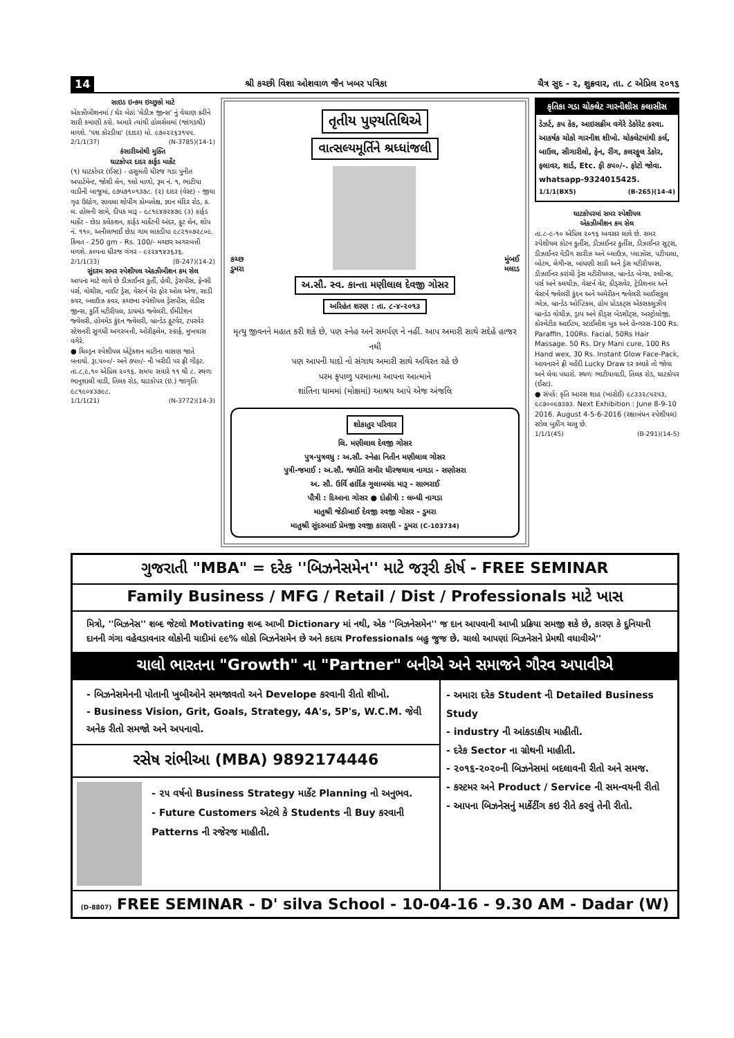14 શ્રી કચ્છી વિશા ઓશવાળ જૈન ખબર પત્રિકા ચૈત્ર સુદ - ૨, શુક્રવાર, તા. ૮ એપ્રિલ ૨૦૧૬
સાઇડ ઇન્કમ ઇચ્છુકો માટે
એક્ઝીબીશનમાં / ઘેર બેઠાં 'લેડીઝ જીન્સ' નું વેચાણ કરીને સારી કમાણી કરો. અમારે ત્યાંથી હોલસેલમાં (જાંગડથી) મળશે. 'યશ કોરડીયા' (દાદર) મો. ૯૭૦૨૨૬૩૧૫૫.
2/1/1(37) (N-3785)(14-1)
કંસારીઓથી મુક્તિ
ઘાટકોપર દાદર કાર્ફ઼ડ માર્કેટ
(૧) ઘાટકોપર (ઈસ્ટ) - હસુમતી ધીરજ ગડા પુનીત અપાર્ટમેન્ટ, જોશી લેન, ૧લો માળો, રૂમ નં. ૧, ભાટીયા વાડીની બાજુમાં, ૯૭૫૭૧૦૧૩૭૮. (૨) દાદર (વેસ્ટ) - જીયા ગૃહ ઉદ્યોગ, સાવલા શોપીંગ કોમ્પલેક્ષ, જ્ઞાન મંદિર રોડ, ક. લ. હોલની સામે, દીપક મારૂ - ૯૮૧૯૪૭૨૪૭૯ (૩) કાર્ફડ માર્કેટ - છેડા કલેક્શન, કાર્ફડ માર્કેટની અંદર, ફુટ લેન, શોપ નં. ૧૧૦, અનીલભાઈ છેડા ગામ લાકડીયા ૯૮૨૧૦૭૨૮૦૯. કિંમત - 250 gm - Rs. 100/- મચ્છર અગરબત્તી મળશે. કલ્પના ધીરજ ગંગર - ૯૨૨૪૧૪૩૬૩૬.
2/1/1(33) (B-247)(14-2)
સુંદરમ સમર સ્પેશીયલ એક્ઝીબીશન કમ સેલ
આપના માટે લાવે છે ડીઝાઈનર કુર્તી, હેવી, ડ્રેસપીસ, ફેન્સી પર્સ, વોચીસ, નાઈટ ડ્રેસ, વેસ્ટર્ન વેર ફોર ઓલ એજ, સાડી કવર, બ્લાઉઝ કવર, કચ્છના સ્પેશીયલ ડ્રેસપીસ, લેડીસ જીન્સ, કુર્તિ મટીરીયલ, ડાયમંડ જ્વેલરી, ઈમીટેશન જ્વેલરી, હોમમેડ કુંદન જ્વેલરી, બ્રાન્ડેડ ફુટવેર, ટપરવેર સ્ટેશનરી સુગંધી અગરબત્તી, ઓરીફ્લેમ, સ્કાર્ફ, મુખવાસ વગેરે.
● ચિલ્ડ્રન સ્પેશીયલ એટ્રેકશન માટીના વાસણ જાતે બનાવો. રૂા.૫૦૦/- અને ૭૫૦/- ની ખરીદી પર ફ્રી ગીફ્ટ. તા.૮,૯,૧૦ એપ્રિલ ૨૦૧૬. સમયઃ સવારે ૧૧ થી ૮. સ્થળઃ ભાનુશાલી વાડી, તિલક રોડ, ઘાટકોપર (ઇ.) જાગૃતિઃ ૯૮૧૯૦૪૩૭૯૮.
1/1/1(21) (N-3772)(14-3)
તૃતીય પુણ્યતિથિએ
વાત્સલ્યમૂર્તિને શ્રધ્ધાંજલી
કચ્છ
ડુમરા
મુંબઈ
મલાડ
અ.સૌ. સ્વ. કાન્તા મણીલાલ દેવજી ગોસર
અરિહંત શરણ : તા. ૮-૪-૨૦૧૩
મૃત્યુ જીવનને મહાત કરી શકે છે, પણ સ્નેહ અને સમર્પણ ને નહીં. આપ અમારી સાથે સદેહે હાજર નથી
પણ આપની યાદો નો સંગાથ અમારી સાથે અવિરત રહે છે
પરમ કૃપાળુ પરમાત્મા આપના આત્માને
શાંતિના ધામમાં (મોક્ષમાં) આશ્રય આપે એજ અંજલિ
શોકાતુર પરિવાર
લિ. મણીલાલ દેવજી ગોસર
પુત્ર-પુત્રવધુ : અ.સૌ. સ્નેહા નિતીન મણીલાલ ગોસર
પુત્રી-જમાઈ : અ.સૌ. જ્યોતિ સમીર ધીરજલાલ નાગડા - સણોસરા
અ. સૌ. ઉર્વિ હાર્દિક ગુલાબચંદ મારૂ - સાભરાઈ
પૌત્રી : દિઆના ગોસર ● દોહીત્રી : લબ્ધી નાગડા
માતુશ્રી જેઠીબાઈ દેવજી રવજી ગોસર - ડુમરા
માતુશ્રી સુંદરબાઈ પ્રેમજી રવજી કારાણી - ડુમરા (C-103734)
કૃતિકા ગડા ચોકલેટ ગારનીશીસ કલાસીસ
ડેઝર્ટ, કપ કેક, આઇસક્રીમ વગેરે ડેકોરેટ કરવા. આકર્ષક ચોકો ગારનીશ શીખો. ચોકલેટમાંથી કર્લ, બાઉલ, સીગારીલો, ફેન, રીંગ, કલરફુલ ડેકોર, ફલાવર, શાર્ડ, Etc. ફી ૭૫૦/-. ફોટો જોવા. whatsapp-9324015425.
1/1/1(BX5) (B-265)(14-4)
ઘાટકોપરમાં સમર સ્પેશીયલ
એક્ઝીબીશન કમ સેલ
તા.૮-૯-૧૦ એપ્રિલ ૨૦૧૬ અવસર લાવે છે. સમર સ્પેશીયલ કોટન કુર્તીસ, ડીઝાઈનર કુર્તીસ, ડીઝાઈનર સુટ્સ, ડીઝાઈનર વેડીંગ સારીઝ અને બ્લાઉઝ, પ્લાઝોસ, પટીયાલા, બોટમ, લેગીન્સ, બાંધણી સારી અને ડ્રેસ મટીરીયલ્સ, ડીઝાઈનર કરાંચી ડ્રેસ મટીરીયલ્સ, બ્રાન્ડેડ બેગ્સ, સ્લીન્સ, પર્સ અને કલચીઝ, વેસ્ટર્ન વેર, કીડ્સવેર, ટ્રેડીશનલ અને વેસ્ટર્ન જ્વેલરી કુંદન અને અમેરીકન જ્વેલરી આઈસકુલ ગ્લેઝ, બ્રાન્ડેડ ઓપ્ટિકલ, હોમ પ્રોડક્ટ્સ એક્સકલુઝીવ બ્રાન્ડેડ વોચીઝ, ડ્રાય અને કીડ્સ બેડશીટ્સ, અસ્ટ્રોલોજી, કોસ્મેટીક આઈટમ, સ્ટાઈલીશ બુક અને હેન્ગરસ-100 Rs. Paraffin, 100Rs. Facial, 50Rs Hair Massage. 50 Rs. Dry Mani cure, 100 Rs Hand wex, 30 Rs. Instant Glow Face-Pack, આવનારને ફ્રી મહેંદી Lucky Draw દર કલાકે તો જોવા અને લેવા પધારો. સ્થળઃ ભાટીયાવાડી, તિલક રોડ, ઘાટકોપર (ઈસ્ટ).
● સંપર્ક: કૃતિ આરસ શાહ (ખારોઈ) ૯૮૩૩૨૮૫૨૫૩, ૯૮૭૦૦૯૭૩૭૩. Next Exhibition : June 8-9-10 2016. August 4-5-6-2016 (રક્ષાબંધન સ્પેશીયલ) સ્ટોલ બુકીંગ ચાલુ છે.
1/1/1(45) (B-291)(14-5)
ગુજરાતી "MBA" = દરેક ''બિઝનેસમેન'' માટે જરૂરી કોર્ષ - FREE SEMINAR
Family Business / MFG / Retail / Dist / Professionals માટે ખાસ
મિત્રો, ''બિઝનેસ'' શબ્દ જેટલો Motivating શબ્દ આખી Dictionary માં નથી, એક ''બિઝનેસમેન'' જ દાન આપવાની આખી પ્રક્રિયા સમજી શકે છે, કારણ કે દુનિયાની દાનની ગંગા વહેવડાવનાર લોકોની યાદીમાં ૯૯% લોકો બિઝનેસમેન છે અને કદાચ Professionals બહુ જુજ છે. ચાલો આપણાં બિઝનેસને પ્રેમથી વધાવીએ''
ચાલો ભારતના "Growth" ના "Partner" બનીએ અને સમાજને ગૌરવ અપાવીએ
- બિઝનેસમેનની પોતાની ખુબીઓને સમજાવતો અને Develope કરવાની રીતો શીખો.
- Business Vision, Grit, Goals, Strategy, 4A's, 5P's, W.C.M. જેવી અનેક રીતો સમજો અને અપનાવો.
રસેષ રાંભીઆ (MBA) 9892174446
- ૨૫ વર્ષનો Business Strategy માર્કેટ Planning નો અનુભવ.
- Future Customers એટલે કે Students ની Buy કરવાની Patterns ની રજેરજ માહીતી.
- અમારા દરેક Student ની Detailed Business Study
- industry ની આંકડાકીય માહીતી.
- દરેક Sector ના ગ્રોથની માહીતી.
- ૨૦૧૬-૨૦૨૦ની બિઝનેસમાં બદલાવની રીતો અને સમજ.
- કસ્ટમર અને Product / Service ની સમન્વયની રીતો
- આપના બિઝનેસનું માર્કેટીંગ કઇ રીતે કરવું તેની રીતો.
(D-8807) FREE SEMINAR - D' silva School - 10-04-16 - 9.30 AM - Dadar (W)